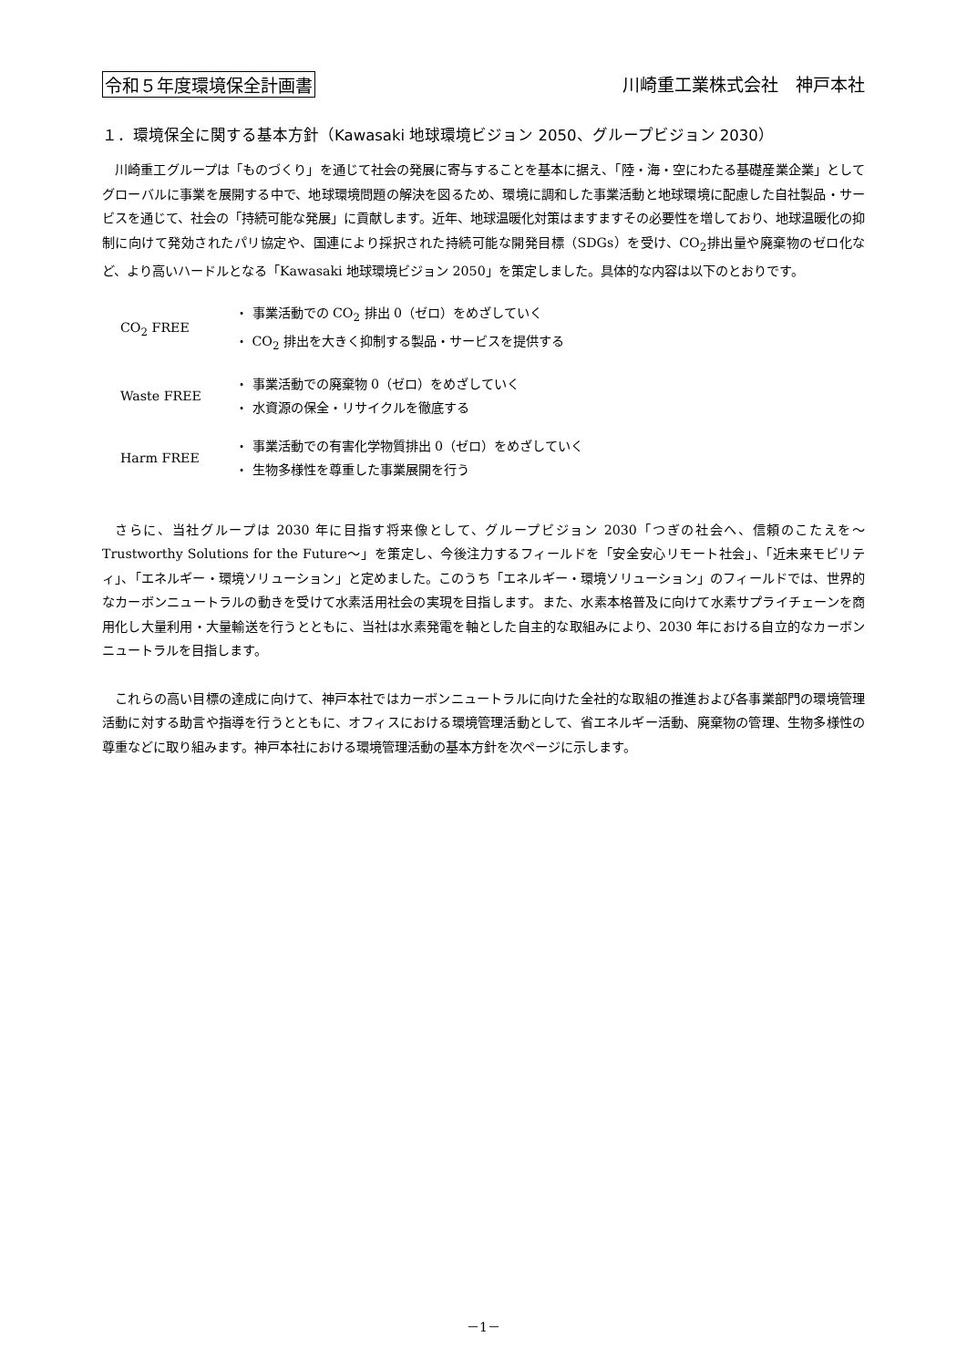令和５年度環境保全計画書 川崎重工業株式会社　神戸本社
１．環境保全に関する基本方針（Kawasaki 地球環境ビジョン 2050、グループビジョン 2030）
川崎重工グループは「ものづくり」を通じて社会の発展に寄与することを基本に据え、「陸・海・空にわたる基礎産業企業」としてグローバルに事業を展開する中で、地球環境問題の解決を図るため、環境に調和した事業活動と地球環境に配慮した自社製品・サービスを通じて、社会の「持続可能な発展」に貢献します。近年、地球温暖化対策はますますその必要性を増しており、地球温暖化の抑制に向けて発効されたパリ協定や、国連により採択された持続可能な開発目標（SDGs）を受け、CO<sub>2</sub>排出量や廃棄物のゼロ化など、より高いハードルとなる「Kawasaki 地球環境ビジョン 2050」を策定しました。具体的な内容は以下のとおりです。
| CO<sub>2</sub> FREE | ・ 事業活動での CO<sub>2</sub> 排出 0（ゼロ）をめざしていく |
| | ・ CO<sub>2</sub> 排出を大きく抑制する製品・サービスを提供する |
| Waste FREE | ・ 事業活動での廃棄物 0（ゼロ）をめざしていく |
| | ・ 水資源の保全・リサイクルを徹底する |
| Harm FREE | ・ 事業活動での有害化学物質排出 0（ゼロ）をめざしていく |
| | ・ 生物多様性を尊重した事業展開を行う |
さらに、当社グループは 2030 年に目指す将来像として、グループビジョン 2030「つぎの社会へ、信頼のこたえを～Trustworthy Solutions for the Future～」を策定し、今後注力するフィールドを「安全安心リモート社会」、「近未来モビリティ」、「エネルギー・環境ソリューション」と定めました。このうち「エネルギー・環境ソリューション」のフィールドでは、世界的なカーボンニュートラルの動きを受けて水素活用社会の実現を目指します。また、水素本格普及に向けて水素サプライチェーンを商用化し大量利用・大量輸送を行うとともに、当社は水素発電を軸とした自主的な取組みにより、2030 年における自立的なカーボンニュートラルを目指します。
これらの高い目標の達成に向けて、神戸本社ではカーボンニュートラルに向けた全社的な取組の推進および各事業部門の環境管理活動に対する助言や指導を行うとともに、オフィスにおける環境管理活動として、省エネルギー活動、廃棄物の管理、生物多様性の尊重などに取り組みます。神戸本社における環境管理活動の基本方針を次ページに示します。
－1－